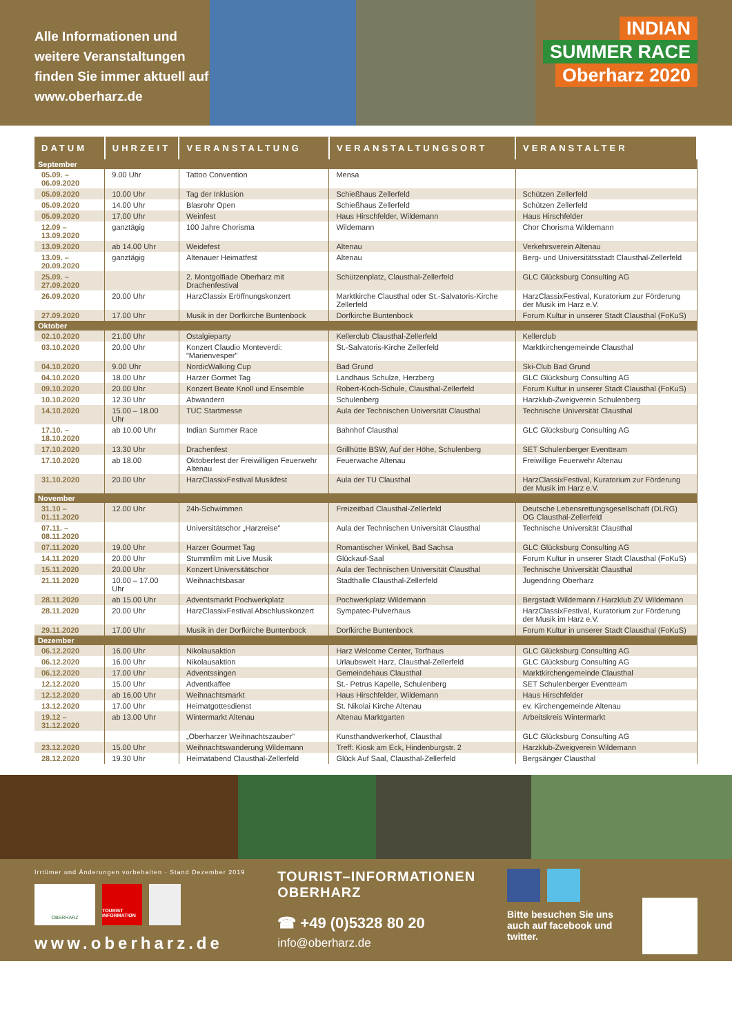Alle Informationen und weitere Veranstaltungen finden Sie immer aktuell auf www.oberharz.de
INDIAN
SUMMER RACE
Oberharz 2020
| DATUM | UHRZEIT | VERANSTALTUNG | VERANSTALTUNGSORT | VERANSTALTER |
| --- | --- | --- | --- | --- |
| September | | | | |
| 05.09. – 06.09.2020 | 9.00 Uhr | Tattoo Convention | Mensa | |
| 05.09.2020 | 10.00 Uhr | Tag der Inklusion | Schießhaus Zellerfeld | Schützen Zellerfeld |
| 05.09.2020 | 14.00 Uhr | Blasrohr Open | Schießhaus Zellerfeld | Schützen Zellerfeld |
| 05.09.2020 | 17.00 Uhr | Weinfest | Haus Hirschfelder, Wildemann | Haus Hirschfelder |
| 12.09 – 13.09.2020 | ganztägig | 100 Jahre Chorisma | Wildemann | Chor Chorisma Wildemann |
| 13.09.2020 | ab 14.00 Uhr | Weidefest | Altenau | Verkehrsverein Altenau |
| 13.09. – 20.09.2020 | ganztägig | Altenauer Heimatfest | Altenau | Berg- und Universitätsstadt Clausthal-Zellerfeld |
| 25.09. – 27.09.2020 | | 2. Montgolfiade Oberharz mit Drachenfestival | Schützenplatz, Clausthal-Zellerfeld | GLC Glücksburg Consulting AG |
| 26.09.2020 | 20.00 Uhr | HarzClassix Eröffnungskonzert | Marktkirche Clausthal oder St.-Salvatoris-Kirche Zellerfeld | HarzClassixFestival, Kuratorium zur Förderung der Musik im Harz e.V. |
| 27.09.2020 | 17.00 Uhr | Musik in der Dorfkirche Buntenbock | Dorfkirche Buntenbock | Forum Kultur in unserer Stadt Clausthal (FoKuS) |
| Oktober | | | | |
| 02.10.2020 | 21.00 Uhr | Ostalgieparty | Kellerclub Clausthal-Zellerfeld | Kellerclub |
| 03.10.2020 | 20.00 Uhr | Konzert Claudio Monteverdi: "Marienvesper" | St.-Salvatoris-Kirche Zellerfeld | Marktkirchengemeinde Clausthal |
| 04.10.2020 | 9.00 Uhr | NordicWalking Cup | Bad Grund | Ski-Club Bad Grund |
| 04.10.2020 | 18.00 Uhr | Harzer Gormet Tag | Landhaus Schulze, Herzberg | GLC Glücksburg Consulting AG |
| 09.10.2020 | 20.00 Uhr | Konzert Beate Knoll und Ensemble | Robert-Koch-Schule, Clausthal-Zellerfeld | Forum Kultur in unserer Stadt Clausthal (FoKuS) |
| 10.10.2020 | 12.30 Uhr | Abwandern | Schulenberg | Harzklub-Zweigverein Schulenberg |
| 14.10.2020 | 15.00 – 18.00 Uhr | TUC Startmesse | Aula der Technischen Universität Clausthal | Technische Universität Clausthal |
| 17.10. – 18.10.2020 | ab 10.00 Uhr | Indian Summer Race | Bahnhof Clausthal | GLC Glücksburg Consulting AG |
| 17.10.2020 | 13.30 Uhr | Drachenfest | Grillhütte BSW, Auf der Höhe, Schulenberg | SET Schulenberger Eventteam |
| 17.10.2020 | ab 18.00 | Oktoberfest der Freiwilligen Feuerwehr Altenau | Feuerwache Altenau | Freiwillige Feuerwehr Altenau |
| 31.10.2020 | 20.00 Uhr | HarzClassixFestival Musikfest | Aula der TU Clausthal | HarzClassixFestival, Kuratorium zur Förderung der Musik im Harz e.V. |
| November | | | | |
| 31.10 – 01.11.2020 | 12.00 Uhr | 24h-Schwimmen | Freizeitbad Clausthal-Zellerfeld | Deutsche Lebensrettungsgesellschaft (DLRG) OG Clausthal-Zellerfeld |
| 07.11. – 08.11.2020 | | Universitätschor „Harzreise" | Aula der Technischen Universität Clausthal | Technische Universität Clausthal |
| 07.11.2020 | 19.00 Uhr | Harzer Gourmet Tag | Romantischer Winkel, Bad Sachsa | GLC Glücksburg Consulting AG |
| 14.11.2020 | 20.00 Uhr | Stummfilm mit Live Musik | Glückauf-Saal | Forum Kultur in unserer Stadt Clausthal (FoKuS) |
| 15.11.2020 | 20.00 Uhr | Konzert Universitätschor | Aula der Technischen Universität Clausthal | Technische Universität Clausthal |
| 21.11.2020 | 10.00 – 17.00 Uhr | Weihnachtsbasar | Stadthalle Clausthal-Zellerfeld | Jugendring Oberharz |
| 28.11.2020 | ab 15.00 Uhr | Adventsmarkt Pochwerkplatz | Pochwerkplatz Wildemann | Bergstadt Wildemann / Harzklub ZV Wildemann |
| 28.11.2020 | 20.00 Uhr | HarzClassixFestival Abschlusskonzert | Sympatec-Pulverhaus | HarzClassixFestival, Kuratorium zur Förderung der Musik im Harz e.V. |
| 29.11.2020 | 17.00 Uhr | Musik in der Dorfkirche Buntenbock | Dorfkirche Buntenbock | Forum Kultur in unserer Stadt Clausthal (FoKuS) |
| Dezember | | | | |
| 06.12.2020 | 16.00 Uhr | Nikolausaktion | Harz Welcome Center, Torfhaus | GLC Glücksburg Consulting AG |
| 06.12.2020 | 16.00 Uhr | Nikolausaktion | Urlaubswelt Harz, Clausthal-Zellerfeld | GLC Glücksburg Consulting AG |
| 06.12.2020 | 17.00 Uhr | Adventssingen | Gemeindehaus Clausthal | Marktkirchengemeinde Clausthal |
| 12.12.2020 | 15.00 Uhr | Adventkaffee | St.- Petrus Kapelle, Schulenberg | SET Schulenberger Eventteam |
| 12.12.2020 | ab 16.00 Uhr | Weihnachtsmarkt | Haus Hirschfelder, Wildemann | Haus Hirschfelder |
| 13.12.2020 | 17.00 Uhr | Heimatgottesdienst | St. Nikolai Kirche Altenau | ev. Kirchengemeinde Altenau |
| 19.12 – 31.12.2020 | ab 13.00 Uhr | Wintermarkt Altenau | Altenau Marktgarten | Arbeitskreis Wintermarkt |
| | | „Oberharzer Weihnachtszauber" | Kunsthandwerkerhof, Clausthal | GLC Glücksburg Consulting AG |
| 23.12.2020 | 15.00 Uhr | Weihnachtswanderung Wildemann | Treff: Kiosk am Eck, Hindenburgstr. 2 | Harzklub-Zweigverein Wildemann |
| 28.12.2020 | 19.30 Uhr | Heimatabend Clausthal-Zellerfeld | Glück Auf Saal, Clausthal-Zellerfeld | Bergsänger Clausthal |
Irrtümer und Änderungen vorbehalten · Stand Dezember 2019
OBERHARZ
TOURIST INFORMATION
www.oberharz.de
TOURIST–INFORMATIONEN
OBERHARZ
☎ +49 (0)5328 80 20
info@oberharz.de
Bitte besuchen Sie uns auch auf facebook und twitter.